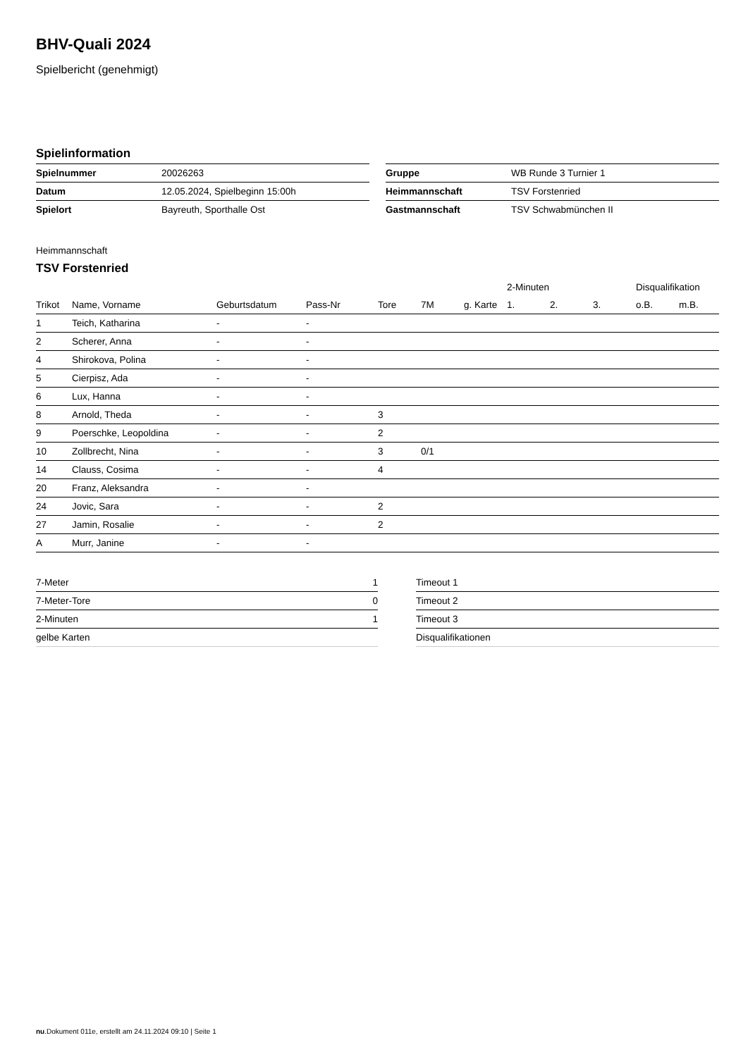BHV-Quali 2024
Spielbericht (genehmigt)
Spielinformation
| Spielnummer | 20026263 |
| Datum | 12.05.2024, Spielbeginn 15:00h |
| Spielort | Bayreuth, Sporthalle Ost |
| Gruppe | WB Runde 3 Turnier 1 |
| Heimmannschaft | TSV Forstenried |
| Gastmannschaft | TSV Schwabmünchen II |
Heimmannschaft
TSV Forstenried
| | | | | | | | 2-Minuten | | | Disqualifikation | |
| --- | --- | --- | --- | --- | --- | --- | --- | --- | --- | --- | --- |
| Trikot | Name, Vorname | Geburtsdatum | Pass-Nr | Tore | 7M | g. Karte | 1. | 2. | 3. | o.B. | m.B. |
| 1 | Teich, Katharina | - | - | | | | | | | | |
| 2 | Scherer, Anna | - | - | | | | | | | | |
| 4 | Shirokova, Polina | - | - | | | | | | | | |
| 5 | Cierpisz, Ada | - | - | | | | | | | | |
| 6 | Lux, Hanna | - | - | | | | | | | | |
| 8 | Arnold, Theda | - | - | 3 | | | | | | | |
| 9 | Poerschke, Leopoldina | - | - | 2 | | | | | | | |
| 10 | Zollbrecht, Nina | - | - | 3 | 0/1 | | | | | | |
| 14 | Clauss, Cosima | - | - | 4 | | | | | | | |
| 20 | Franz, Aleksandra | - | - | | | | | | | | |
| 24 | Jovic, Sara | - | - | 2 | | | | | | | |
| 27 | Jamin, Rosalie | - | - | 2 | | | | | | | |
| A | Murr, Janine | - | - | | | | | | | | |
| 7-Meter | 1 |
| 7-Meter-Tore | 0 |
| 2-Minuten | 1 |
| gelbe Karten | |
| Timeout 1 |
| Timeout 2 |
| Timeout 3 |
| Disqualifikationen |
nu.Dokument 011e, erstellt am 24.11.2024 09:10 | Seite 1